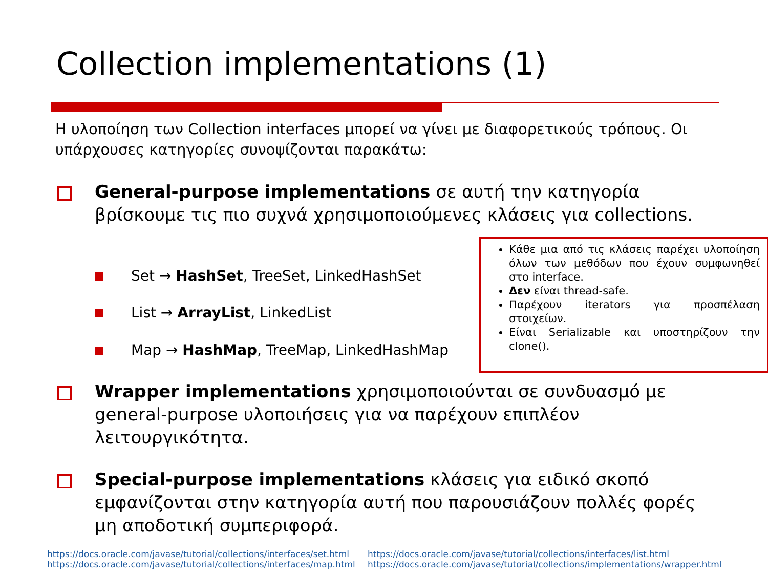Collection implementations (1)
Η υλοποίηση των Collection interfaces μπορεί να γίνει με διαφορετικούς τρόπους. Οι υπάρχουσες κατηγορίες συνοψίζονται παρακάτω:
General-purpose implementations σε αυτή την κατηγορία βρίσκουμε τις πιο συχνά χρησιμοποιούμενες κλάσεις για collections.
Set → HashSet, TreeSet, LinkedHashSet
List → ArrayList, LinkedList
Map → HashMap, TreeMap, LinkedHashMap
Κάθε μια από τις κλάσεις παρέχει υλοποίηση όλων των μεθόδων που έχουν συμφωνηθεί στο interface.
Δεν είναι thread-safe.
Παρέχουν iterators για προσπέλαση στοιχείων.
Είναι Serializable και υποστηρίζουν την clone().
Wrapper implementations χρησιμοποιούνται σε συνδυασμό με general-purpose υλοποιήσεις για να παρέχουν επιπλέον λειτουργικότητα.
Special-purpose implementations κλάσεις για ειδικό σκοπό εμφανίζονται στην κατηγορία αυτή που παρουσιάζουν πολλές φορές μη αποδοτική συμπεριφορά.
https://docs.oracle.com/javase/tutorial/collections/interfaces/set.html
https://docs.oracle.com/javase/tutorial/collections/interfaces/map.html
https://docs.oracle.com/javase/tutorial/collections/interfaces/list.html
https://docs.oracle.com/javase/tutorial/collections/implementations/wrapper.html